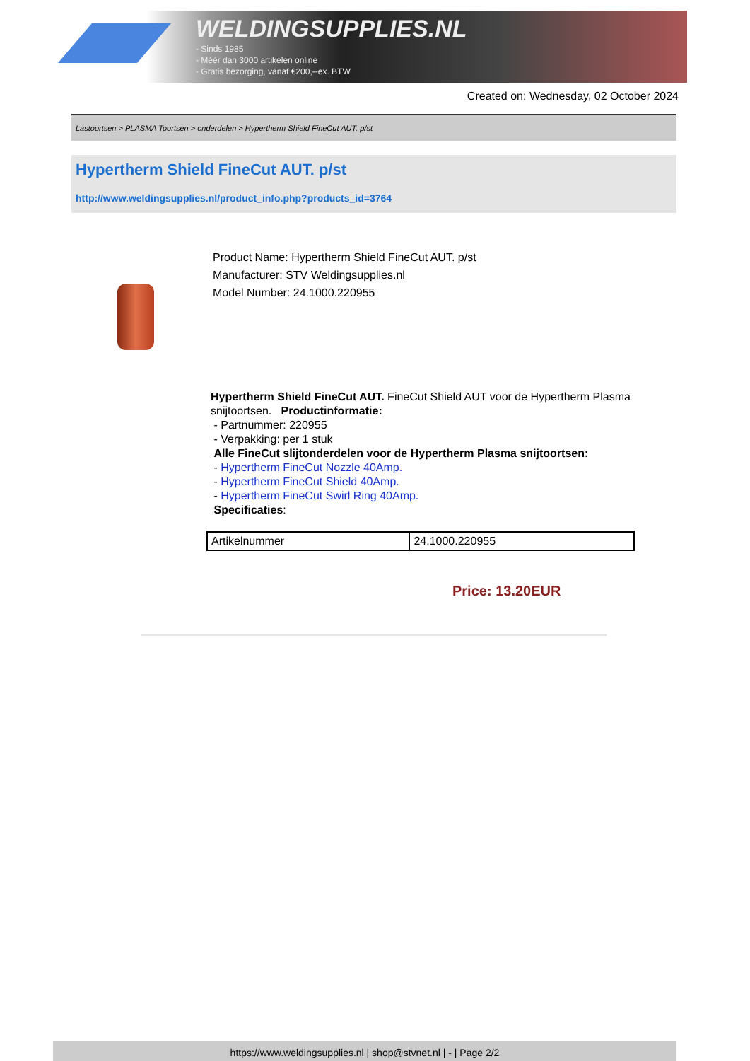WELDINGSUPPLIES.NL
- Sinds 1985
- Méér dan 3000 artikelen online
- Gratis bezorging, vanaf €200,--ex. BTW
Created on: Wednesday, 02 October 2024
Lastoortsen > PLASMA Toortsen > onderdelen > Hypertherm Shield FineCut AUT. p/st
Hypertherm Shield FineCut AUT. p/st
http://www.weldingsupplies.nl/product_info.php?products_id=3764
Product Name: Hypertherm Shield FineCut AUT. p/st
Manufacturer: STV Weldingsupplies.nl
Model Number: 24.1000.220955
Hypertherm Shield FineCut AUT. FineCut Shield AUT voor de Hypertherm Plasma snijtoortsen. Productinformatie:
- Partnummer: 220955
- Verpakking: per 1 stuk
Alle FineCut slijtonderdelen voor de Hypertherm Plasma snijtoortsen:
- Hypertherm FineCut Nozzle 40Amp.
- Hypertherm FineCut Shield 40Amp.
- Hypertherm FineCut Swirl Ring 40Amp.
Specificaties:
| Artikelnummer | 24.1000.220955 |
Price: 13.20EUR
https://www.weldingsupplies.nl | shop@stvnet.nl | - | Page 2/2